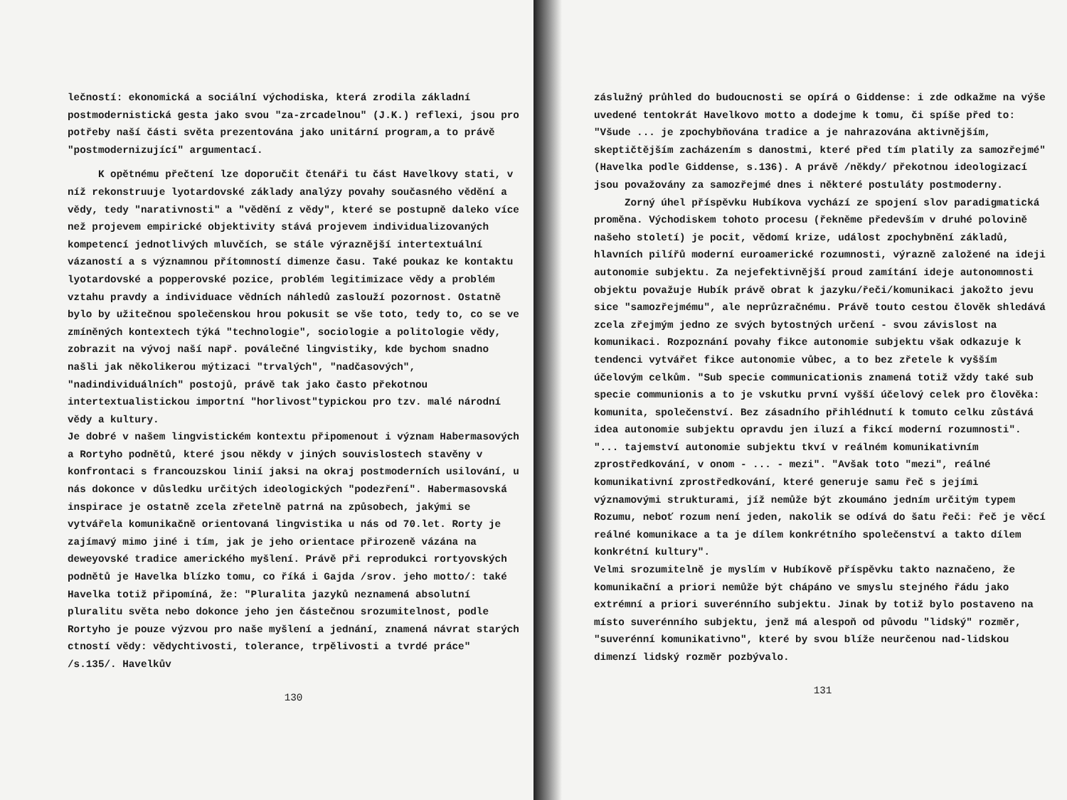lečností: ekonomická a sociální východiska, která zrodila základní postmodernistická gesta jako svou "za-zrcadelnou" (J.K.) reflexi, jsou pro potřeby naší části světa prezentována jako unitární program,a to právě "postmodernizující" argumentací.
K opětnému přečtení lze doporučit čtenáři tu část Havelkovy stati, v níž rekonstruuje lyotardovské základy analýzy povahy současného vědění a vědy, tedy "narativnosti" a "vědění z vědy", které se postupně daleko více než projevem empirické objektivity stává projevem individualizovaných kompetencí jednotlivých mluvčích, se stále výraznější intertextuální vázaností a s významnou přítomností dimenze času. Také poukaz ke kontaktu lyotardovské a popperovské pozice, problém legitimizace vědy a problém vztahu pravdy a individuace vědních náhledů zaslouží pozornost. Ostatně bylo by užitečnou společenskou hrou pokusit se vše toto, tedy to, co se ve zmíněných kontextech týká "technologie", sociologie a politologie vědy, zobrazit na vývoj naší např. poválečné lingvistiky, kde bychom snadno našli jak několikerou mýtizaci "trvalých", "nadčasových", "nadindividuálních" postojů, právě tak jako často překotnou intertextualistickou importní "horlivost"typickou pro tzv. malé národní vědy a kultury.
Je dobré v našem lingvistickém kontextu připomenout i význam Habermasových a Rortyho podnětů, které jsou někdy v jiných souvislostech stavěny v konfrontaci s francouzskou linií jaksi na okraj postmoderních usilování, u nás dokonce v důsledku určitých ideologických "podezření". Habermasovská inspirace je ostatně zcela zřetelně patrná na způsobech, jakými se vytvářela komunikačně orientovaná lingvistika u nás od 70.let. Rorty je zajímavý mimo jiné i tím, jak je jeho orientace přirozeně vázána na deweyovské tradice amerického myšlení. Právě při reprodukci rortyovských podnětů je Havelka blízko tomu, co říká i Gajda /srov. jeho motto/: také Havelka totiž připomíná, že: "Pluralita jazyků neznamená absolutní pluralitu světa nebo dokonce jeho jen částečnou srozumitelnost, podle Rortyho je pouze výzvou pro naše myšlení a jednání, znamená návrat starých ctností vědy: vědychtivosti, tolerance, trpělivosti a tvrdé práce" /s.135/. Havelkův
130
záslužný průhled do budoucnosti se opírá o Giddense: i zde odkažme na výše uvedené tentokrát Havelkovo motto a dodejme k tomu, či spíše před to: "Všude ... je zpochybňována tradice a je nahrazována aktivnějším, skeptičtějším zacházením s danostmi, které před tím platily za samozřejmé" (Havelka podle Giddense, s.136). A právě /někdy/ překotnou ideologizací jsou považovány za samozřejmé dnes i některé postuláty postmoderny.
Zorný úhel příspěvku Hubíkova vychází ze spojení slov paradigmatická proměna. Východiskem tohoto procesu (řekněme především v druhé polovině našeho století) je pocit, vědomí krize, událost zpochybnění základů, hlavních pilířů moderní euroamerické rozumnosti, výrazně založené na ideji autonomie subjektu. Za nejefektivnější proud zamítání ideje autonomnosti objektu považuje Hubík právě obrat k jazyku/řeči/komunikaci jakožto jevu sice "samozřejmému", ale neprůzračnému. Právě touto cestou člověk shledává zcela zřejmým jedno ze svých bytostných určení - svou závislost na komunikaci. Rozpoznání povahy fikce autonomie subjektu však odkazuje k tendenci vytvářet fikce autonomie vůbec, a to bez zřetele k vyšším účelovým celkům. "Sub specie communicationis znamená totiž vždy také sub specie communionis a to je vskutku první vyšší účelový celek pro člověka: komunita, společenství. Bez zásadního přihlédnutí k tomuto celku zůstává idea autonomie subjektu opravdu jen iluzí a fikcí moderní rozumnosti". "... tajemství autonomie subjektu tkví v reálném komunikativním zprostředkování, v onom - ... - mezi". "Avšak toto "mezi", reálné komunikativní zprostředkování, které generuje samu řeč s jejími významovými strukturami, jíž nemůže být zkoumáno jedním určitým typem Rozumu, neboť rozum není jeden, nakolik se odívá do šatu řeči: řeč je věcí reálné komunikace a ta je dílem konkrétního společenství a takto dílem konkrétní kultury".
Velmi srozumitelně je myslím v Hubíkově příspěvku takto naznačeno, že komunikační a priori nemůže být chápáno ve smyslu stejného řádu jako extrémní a priori suverénního subjektu. Jinak by totiž bylo postaveno na místo suverénního subjektu, jenž má alespoň od původu "lidský" rozměr, "suverénní komunikativno", které by svou blíže neurčenou nad-lidskou dimenzí lidský rozměr pozbývalo.
131